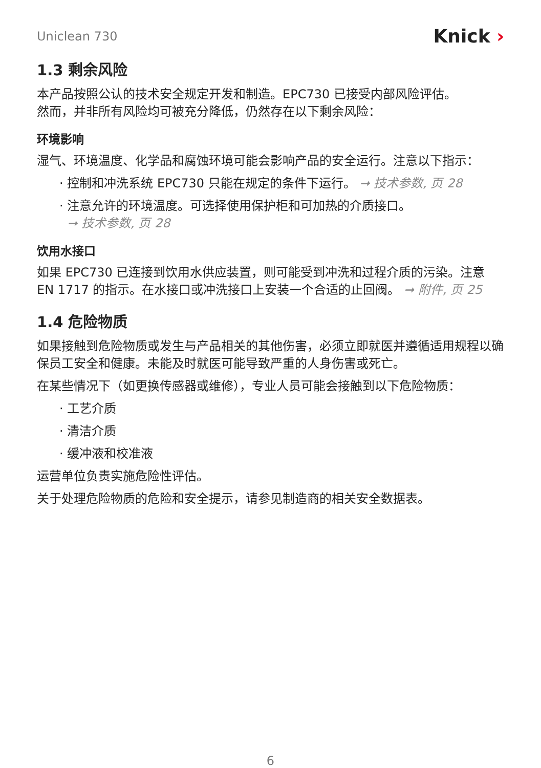Uniclean 730
Knick ›
1.3 剩余风险
本产品按照公认的技术安全规定开发和制造。EPC730 已接受内部风险评估。
然而，并非所有风险均可被充分降低，仍然存在以下剩余风险：
环境影响
湿气、环境温度、化学品和腐蚀环境可能会影响产品的安全运行。注意以下指示：
· 控制和冲洗系统 EPC730 只能在规定的条件下运行。 ➞ 技术参数, 页 28
· 注意允许的环境温度。可选择使用保护柜和可加热的介质接口。
➞ 技术参数, 页 28
饮用水接口
如果 EPC730 已连接到饮用水供应装置，则可能受到冲洗和过程介质的污染。注意 EN 1717 的指示。在水接口或冲洗接口上安装一个合适的止回阀。 ➞ 附件, 页 25
1.4 危险物质
如果接触到危险物质或发生与产品相关的其他伤害，必须立即就医并遵循适用规程以确保员工安全和健康。未能及时就医可能导致严重的人身伤害或死亡。
在某些情况下（如更换传感器或维修），专业人员可能会接触到以下危险物质：
· 工艺介质
· 清洁介质
· 缓冲液和校准液
运营单位负责实施危险性评估。
关于处理危险物质的危险和安全提示，请参见制造商的相关安全数据表。
6